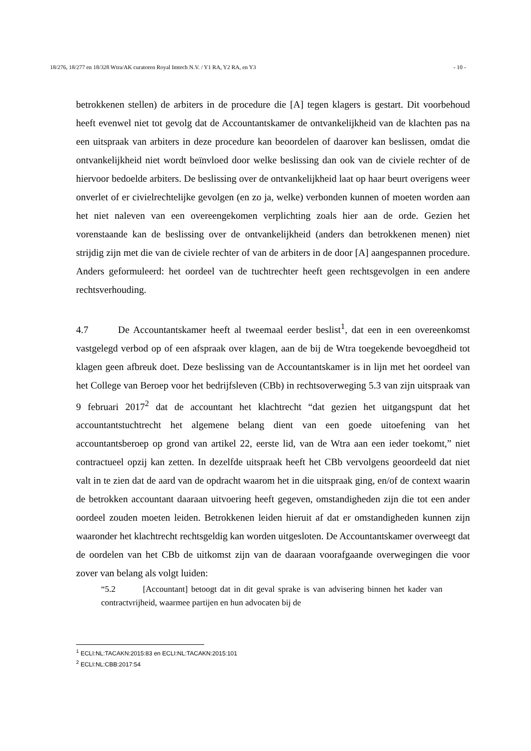18/276, 18/277 en 18/328 Wtra/AK curatoren Royal Imtech N.V. / Y1 RA, Y2 RA, en Y3 - 10 -
betrokkenen stellen) de arbiters in de procedure die [A] tegen klagers is gestart. Dit voorbehoud heeft evenwel niet tot gevolg dat de Accountantskamer de ontvankelijkheid van de klachten pas na een uitspraak van arbiters in deze procedure kan beoordelen of daarover kan beslissen, omdat die ontvankelijkheid niet wordt beïnvloed door welke beslissing dan ook van de civiele rechter of de hiervoor bedoelde arbiters. De beslissing over de ontvankelijkheid laat op haar beurt overigens weer onverlet of er civielrechtelijke gevolgen (en zo ja, welke) verbonden kunnen of moeten worden aan het niet naleven van een overeengekomen verplichting zoals hier aan de orde. Gezien het vorenstaande kan de beslissing over de ontvankelijkheid (anders dan betrokkenen menen) niet strijdig zijn met die van de civiele rechter of van de arbiters in de door [A] aangespannen procedure. Anders geformuleerd: het oordeel van de tuchtrechter heeft geen rechtsgevolgen in een andere rechtsverhouding.
4.7 De Accountantskamer heeft al tweemaal eerder beslist<sup>1</sup>, dat een in een overeenkomst vastgelegd verbod op of een afspraak over klagen, aan de bij de Wtra toegekende bevoegdheid tot klagen geen afbreuk doet. Deze beslissing van de Accountantskamer is in lijn met het oordeel van het College van Beroep voor het bedrijfsleven (CBb) in rechtsoverweging 5.3 van zijn uitspraak van 9 februari 2017<sup>2</sup> dat de accountant het klachtrecht “dat gezien het uitgangspunt dat het accountantstuchtrecht het algemene belang dient van een goede uitoefening van het accountantsberoep op grond van artikel 22, eerste lid, van de Wtra aan een ieder toekomt,” niet contractueel opzij kan zetten. In dezelfde uitspraak heeft het CBb vervolgens geoordeeld dat niet valt in te zien dat de aard van de opdracht waarom het in die uitspraak ging, en/of de context waarin de betrokken accountant daaraan uitvoering heeft gegeven, omstandigheden zijn die tot een ander oordeel zouden moeten leiden. Betrokkenen leiden hieruit af dat er omstandigheden kunnen zijn waaronder het klachtrecht rechtsgeldig kan worden uitgesloten. De Accountantskamer overweegt dat de oordelen van het CBb de uitkomst zijn van de daaraan voorafgaande overwegingen die voor zover van belang als volgt luiden:
“5.2 [Accountant] betoogt dat in dit geval sprake is van advisering binnen het kader van contractvrijheid, waarmee partijen en hun advocaten bij de
<sup>1</sup> ECLI:NL:TACAKN:2015:83 en ECLI:NL:TACAKN:2015:101
<sup>2</sup> ECLI:NL:CBB:2017:54